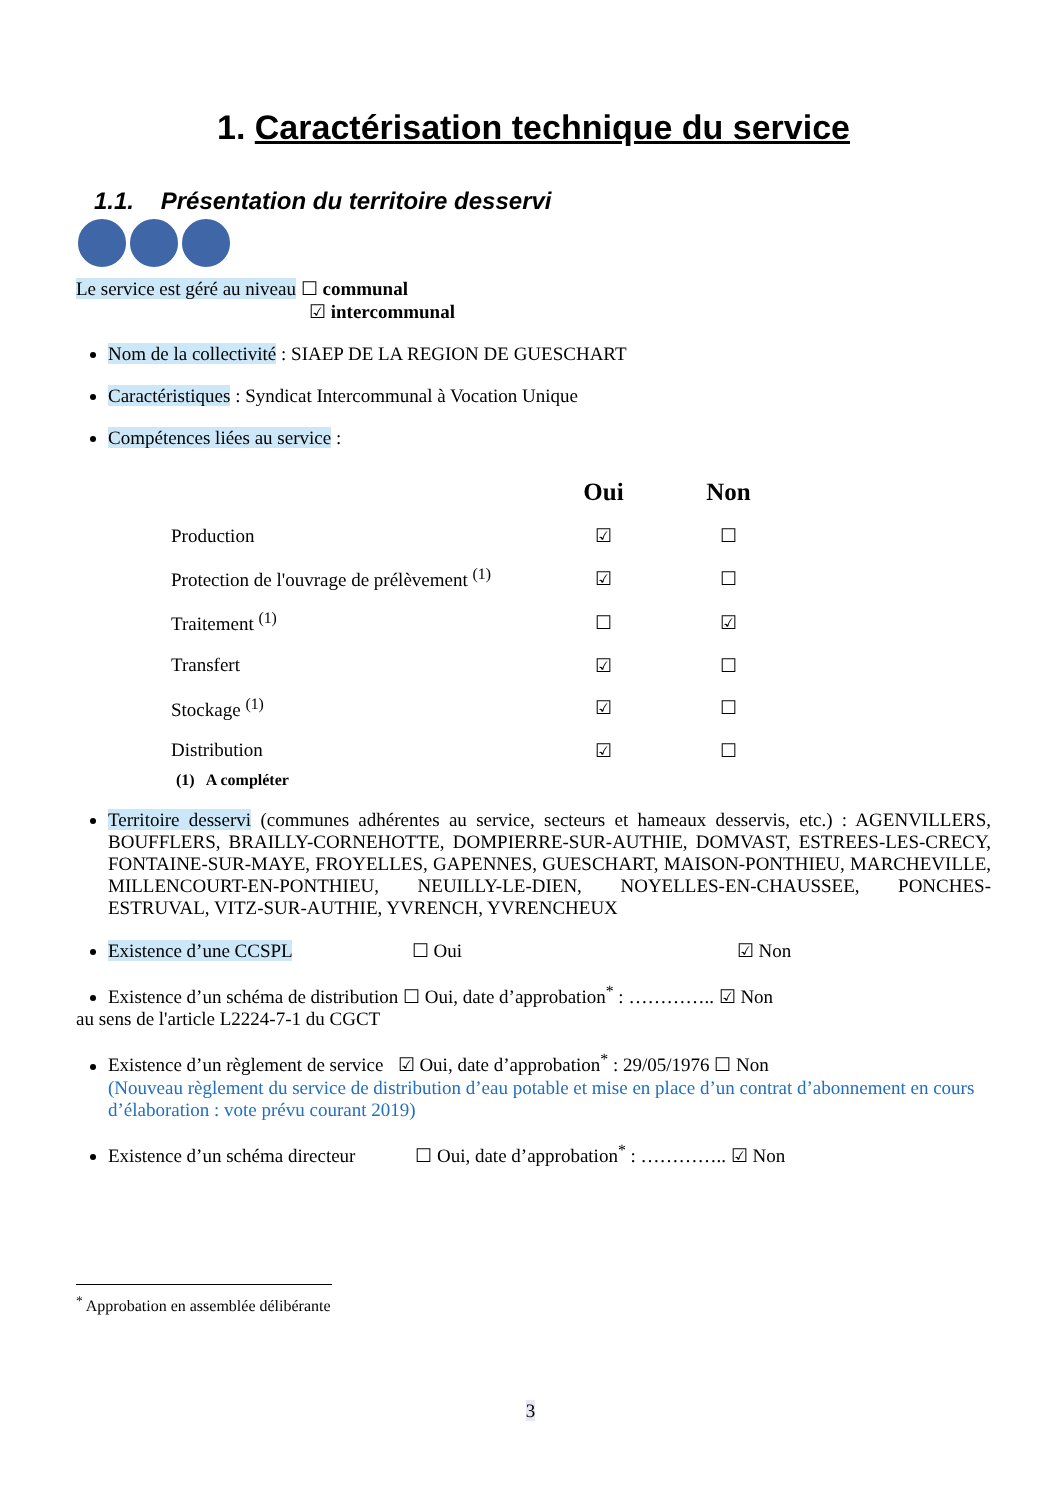1. Caractérisation technique du service
1.1. Présentation du territoire desservi
Le service est géré au niveau ☐ communal
☑ intercommunal
Nom de la collectivité : SIAEP DE LA REGION DE GUESCHART
Caractéristiques : Syndicat Intercommunal à Vocation Unique
Compétences liées au service :
| | Oui | Non |
| --- | --- | --- |
| Production | ☑ | ☐ |
| Protection de l'ouvrage de prélèvement <sup>(1)</sup> | ☑ | ☐ |
| Traitement <sup>(1)</sup> | ☐ | ☑ |
| Transfert | ☑ | ☐ |
| Stockage <sup>(1)</sup> | ☑ | ☐ |
| Distribution | ☑ | ☐ |
(1) A compléter
Territoire desservi (communes adhérentes au service, secteurs et hameaux desservis, etc.) : AGENVILLERS, BOUFFLERS, BRAILLY-CORNEHOTTE, DOMPIERRE-SUR-AUTHIE, DOMVAST, ESTREES-LES-CRECY, FONTAINE-SUR-MAYE, FROYELLES, GAPENNES, GUESCHART, MAISON-PONTHIEU, MARCHEVILLE, MILLENCOURT-EN-PONTHIEU, NEUILLY-LE-DIEN, NOYELLES-EN-CHAUSSEE, PONCHES-ESTRUVAL, VITZ-SUR-AUTHIE, YVRENCH, YVRENCHEUX
Existence d’une CCSPL ☐ Oui ☑ Non
Existence d’un schéma de distribution ☐ Oui, date d’approbation<sup>*</sup> : ………….. ☑ Non
au sens de l'article L2224-7-1 du CGCT
Existence d’un règlement de service ☑ Oui, date d’approbation<sup>*</sup> : 29/05/1976 ☐ Non
(Nouveau règlement du service de distribution d’eau potable et mise en place d’un contrat d’abonnement en cours d’élaboration : vote prévu courant 2019)
Existence d’un schéma directeur ☐ Oui, date d’approbation<sup>*</sup> : ………….. ☑ Non
<sup>*</sup> Approbation en assemblée délibérante
3